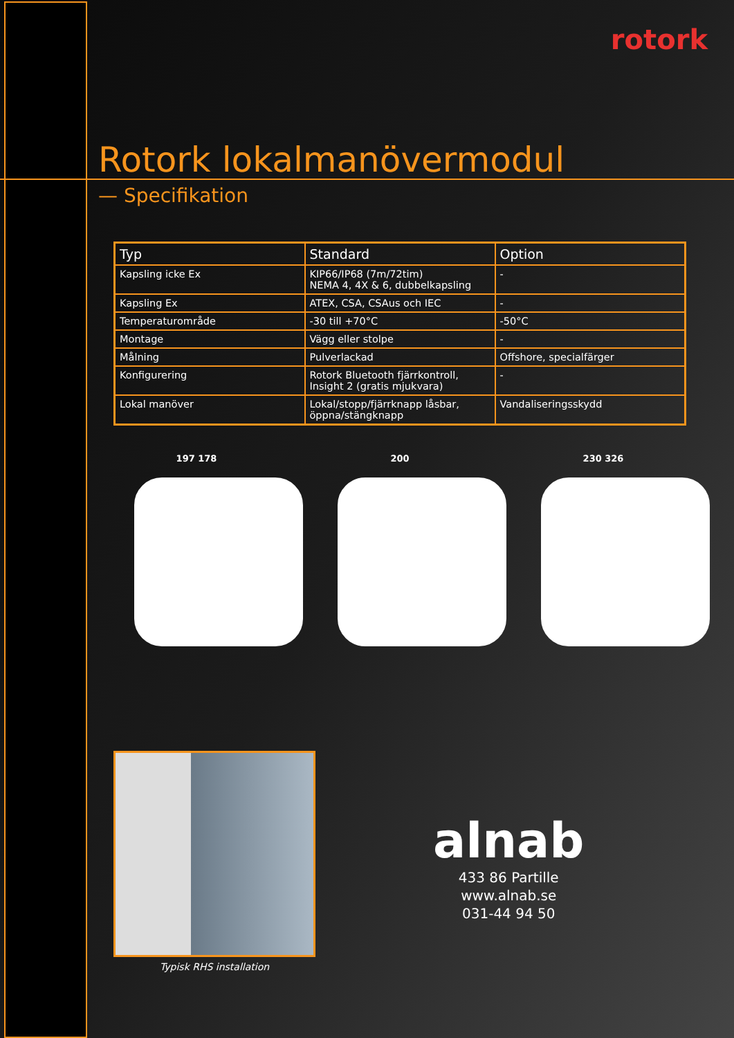rotork
Rotork lokalmanövermodul
— Specifikation
| Typ | Standard | Option |
| --- | --- | --- |
| Kapsling icke Ex | KIP66/IP68 (7m/72tim) NEMA 4, 4X & 6, dubbelkapsling | - |
| Kapsling Ex | ATEX, CSA, CSAus och IEC | - |
| Temperaturområde | -30 till +70°C | -50°C |
| Montage | Vägg eller stolpe | - |
| Målning | Pulverlackad | Offshore, specialfärger |
| Konfigurering | Rotork Bluetooth fjärrkontroll, Insight 2 (gratis mjukvara) | - |
| Lokal manöver | Lokal/stopp/fjärrknapp låsbar, öppna/stängknapp | Vandaliseringsskydd |
197 178 200 230 326
Typisk RHS installation
alnab
433 86 Partille
www.alnab.se
031-44 94 50